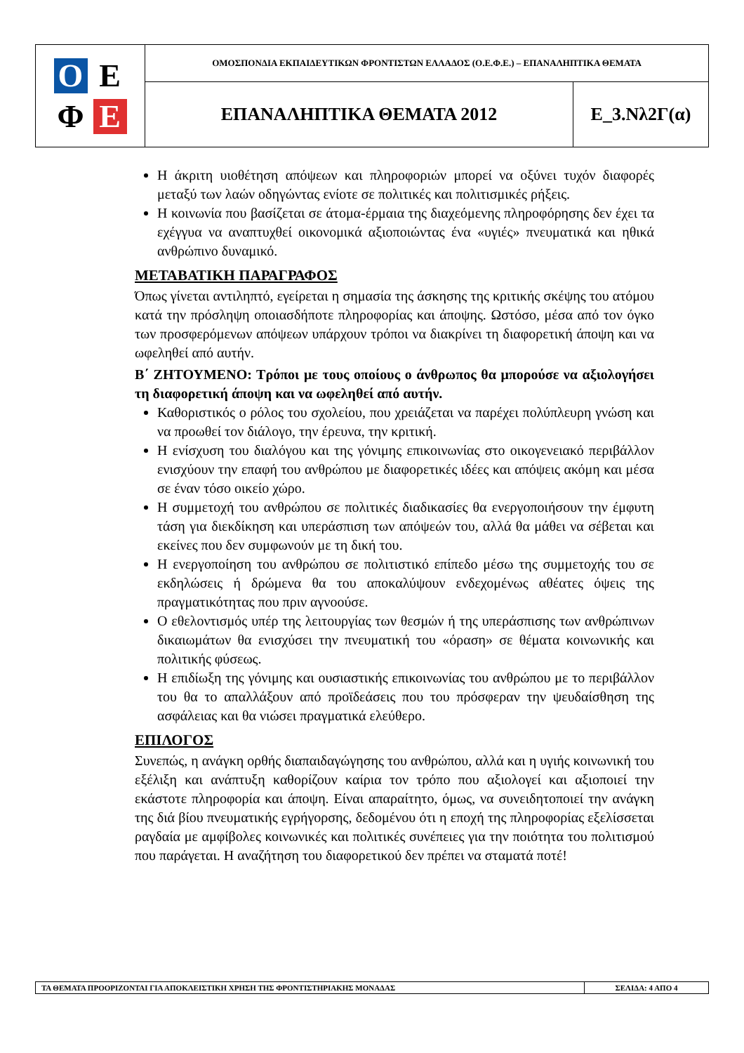| Ο Ε Φ Ε | ΟΜΟΣΠΟΝΔΙΑ ΕΚΠΑΙΔΕΥΤΙΚΩΝ ΦΡΟΝΤΙΣΤΩΝ ΕΛΛΑΔΟΣ (Ο.Ε.Φ.Ε.) – ΕΠΑΝΑΛΗΠΤΙΚΑ ΘΕΜΑΤΑ | |
| | ΕΠΑΝΑΛΗΠΤΙΚΑ ΘΕΜΑΤΑ 2012 | Ε_3.Νλ2Γ(α) |
Η άκριτη υιοθέτηση απόψεων και πληροφοριών μπορεί να οξύνει τυχόν διαφορές μεταξύ των λαών οδηγώντας ενίοτε σε πολιτικές και πολιτισμικές ρήξεις.
Η κοινωνία που βασίζεται σε άτομα-έρμαια της διαχεόμενης πληροφόρησης δεν έχει τα εχέγγυα να αναπτυχθεί οικονομικά αξιοποιώντας ένα «υγιές» πνευματικά και ηθικά ανθρώπινο δυναμικό.
ΜΕΤΑΒΑΤΙΚΗ ΠΑΡΑΓΡΑΦΟΣ
Όπως γίνεται αντιληπτό, εγείρεται η σημασία της άσκησης της κριτικής σκέψης του ατόμου κατά την πρόσληψη οποιασδήποτε πληροφορίας και άποψης. Ωστόσο, μέσα από τον όγκο των προσφερόμενων απόψεων υπάρχουν τρόποι να διακρίνει τη διαφορετική άποψη και να ωφεληθεί από αυτήν.
Β΄ ΖΗΤΟΥΜΕΝΟ: Τρόποι με τους οποίους ο άνθρωπος θα μπορούσε να αξιολογήσει τη διαφορετική άποψη και να ωφεληθεί από αυτήν.
Καθοριστικός ο ρόλος του σχολείου, που χρειάζεται να παρέχει πολύπλευρη γνώση και να προωθεί τον διάλογο, την έρευνα, την κριτική.
Η ενίσχυση του διαλόγου και της γόνιμης επικοινωνίας στο οικογενειακό περιβάλλον ενισχύουν την επαφή του ανθρώπου με διαφορετικές ιδέες και απόψεις ακόμη και μέσα σε έναν τόσο οικείο χώρο.
Η συμμετοχή του ανθρώπου σε πολιτικές διαδικασίες θα ενεργοποιήσουν την έμφυτη τάση για διεκδίκηση και υπεράσπιση των απόψεών του, αλλά θα μάθει να σέβεται και εκείνες που δεν συμφωνούν με τη δική του.
Η ενεργοποίηση του ανθρώπου σε πολιτιστικό επίπεδο μέσω της συμμετοχής του σε εκδηλώσεις ή δρώμενα θα του αποκαλύψουν ενδεχομένως αθέατες όψεις της πραγματικότητας που πριν αγνοούσε.
Ο εθελοντισμός υπέρ της λειτουργίας των θεσμών ή της υπεράσπισης των ανθρώπινων δικαιωμάτων θα ενισχύσει την πνευματική του «όραση» σε θέματα κοινωνικής και πολιτικής φύσεως.
Η επιδίωξη της γόνιμης και ουσιαστικής επικοινωνίας του ανθρώπου με το περιβάλλον του θα το απαλλάξουν από προϊδεάσεις που του πρόσφεραν την ψευδαίσθηση της ασφάλειας και θα νιώσει πραγματικά ελεύθερο.
ΕΠΙΛΟΓΟΣ
Συνεπώς, η ανάγκη ορθής διαπαιδαγώγησης του ανθρώπου, αλλά και η υγιής κοινωνική του εξέλιξη και ανάπτυξη καθορίζουν καίρια τον τρόπο που αξιολογεί και αξιοποιεί την εκάστοτε πληροφορία και άποψη. Είναι απαραίτητο, όμως, να συνειδητοποιεί την ανάγκη της διά βίου πνευματικής εγρήγορσης, δεδομένου ότι η εποχή της πληροφορίας εξελίσσεται ραγδαία με αμφίβολες κοινωνικές και πολιτικές συνέπειες για την ποιότητα του πολιτισμού που παράγεται. Η αναζήτηση του διαφορετικού δεν πρέπει να σταματά ποτέ!
| ΤΑ ΘΕΜΑΤΑ ΠΡΟΟΡΙΖΟΝΤΑΙ ΓΙΑ ΑΠΟΚΛΕΙΣΤΙΚΗ ΧΡΗΣΗ ΤΗΣ ΦΡΟΝΤΙΣΤΗΡΙΑΚΗΣ ΜΟΝΑΔΑΣ | ΣΕΛΙΔΑ: 4 ΑΠΟ 4 |